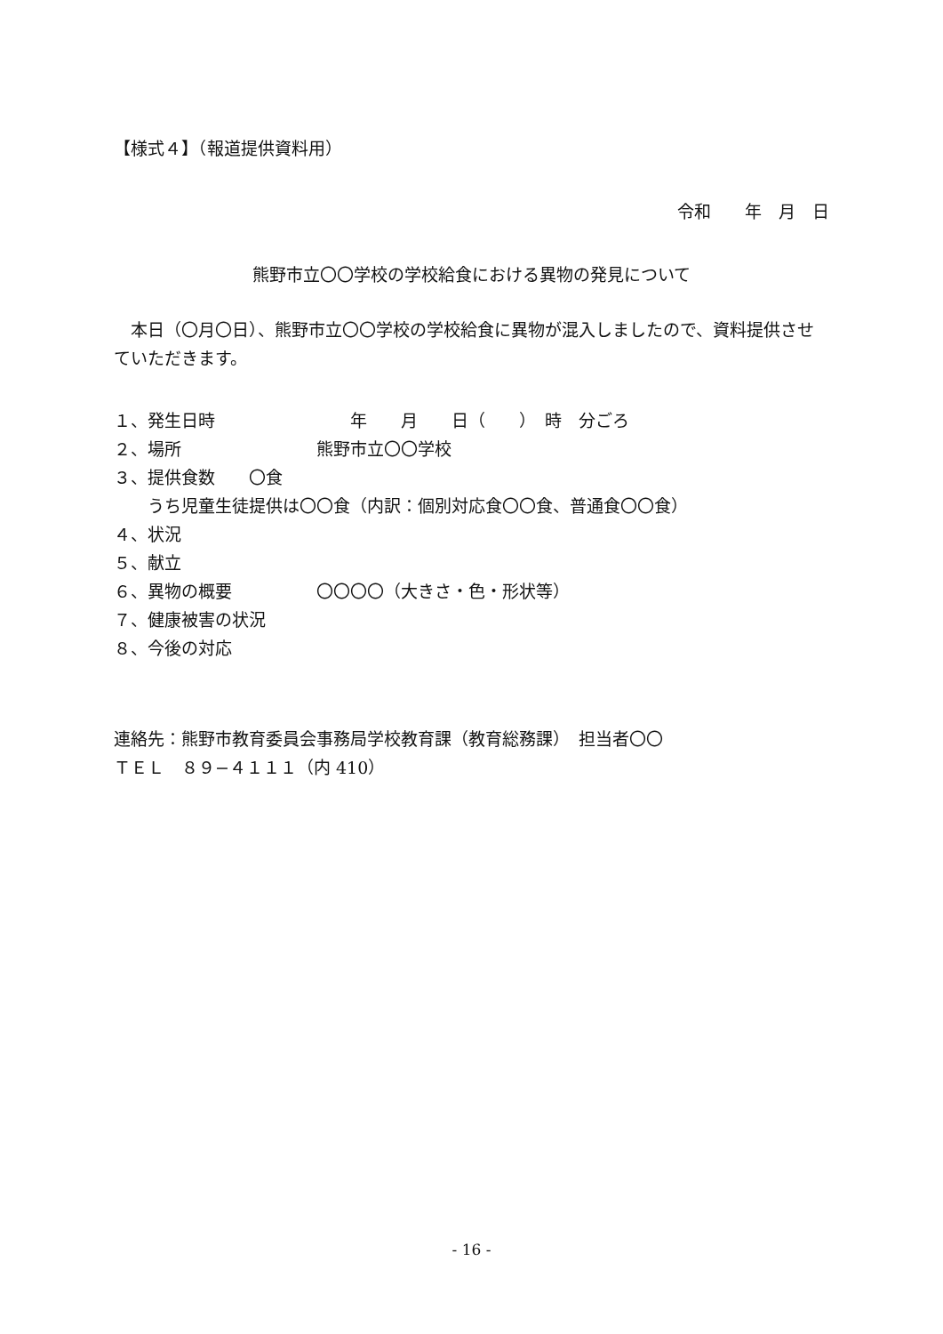【様式４】（報道提供資料用）
令和　　年　月　日
熊野市立〇〇学校の学校給食における異物の発見について
　本日（〇月〇日）、熊野市立〇〇学校の学校給食に異物が混入しましたので、資料提供させていただきます。
１、発生日時　　　　　　　　年　　月　　日（　　）　時　分ごろ
２、場所　　　　　　　　熊野市立〇〇学校
３、提供食数　　〇食
　　うち児童生徒提供は〇〇食（内訳：個別対応食〇〇食、普通食〇〇食）
４、状況
５、献立
６、異物の概要　　　　　〇〇〇〇（大きさ・色・形状等）
７、健康被害の状況
８、今後の対応
連絡先：熊野市教育委員会事務局学校教育課（教育総務課）　担当者〇〇
ＴＥＬ　８９−４１１１（内 410）
- 16 -